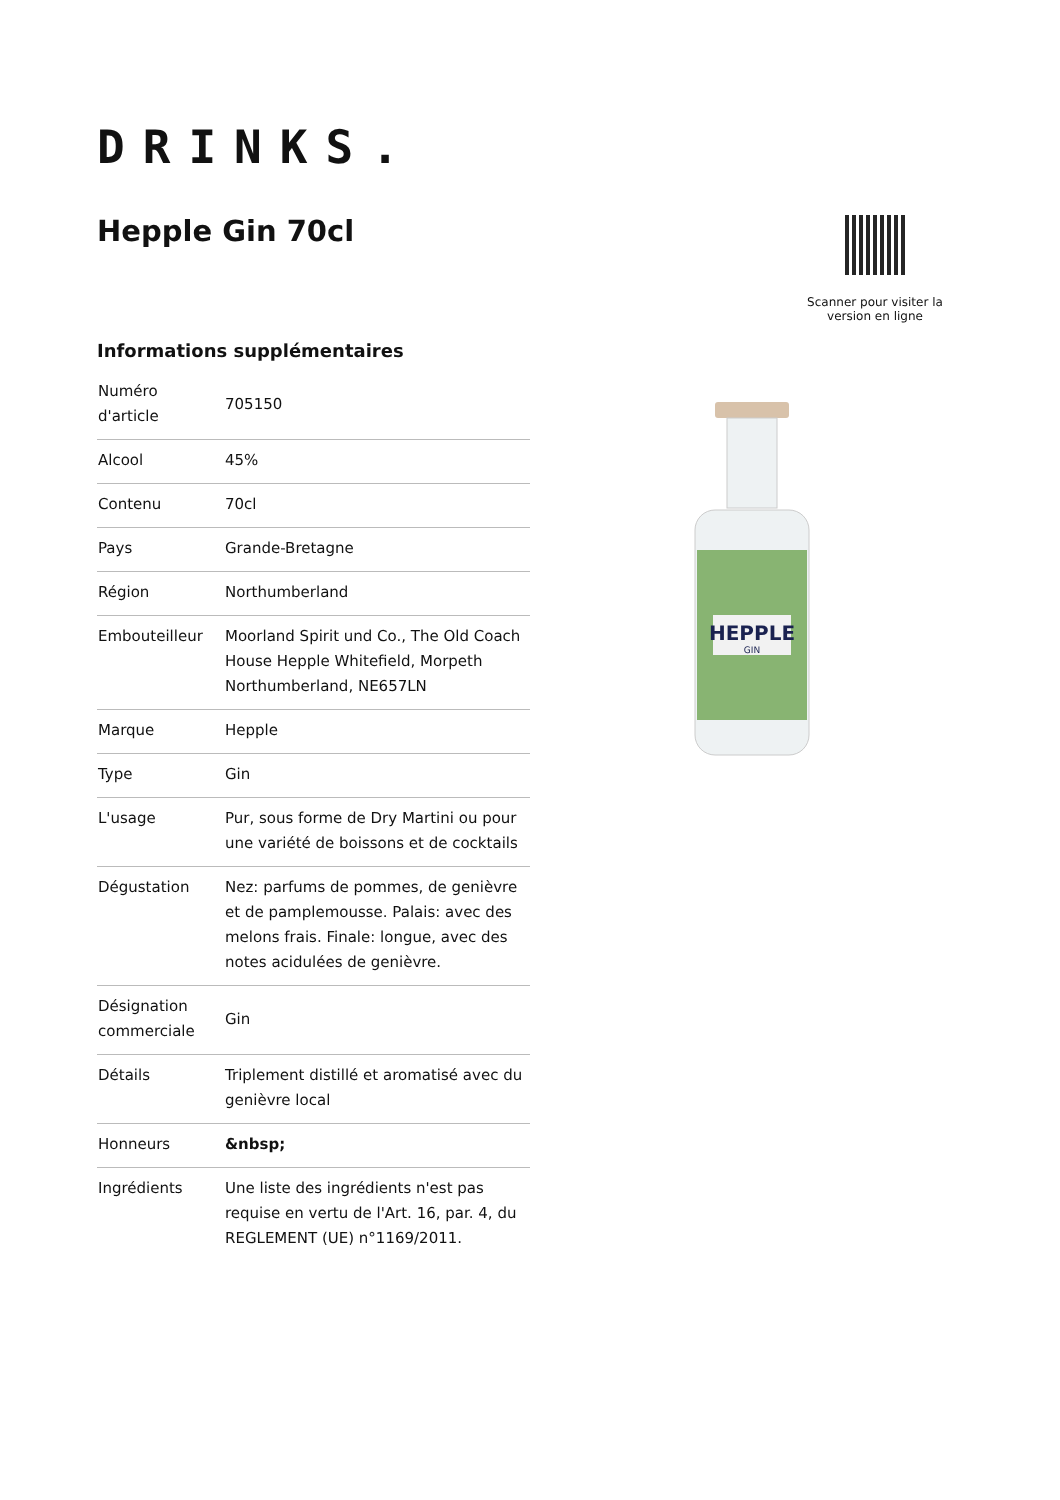DRINKS.
Hepple Gin 70cl
Scanner pour visiter la version en ligne
Informations supplémentaires
| Numéro d'article | 705150 |
| Alcool | 45% |
| Contenu | 70cl |
| Pays | Grande-Bretagne |
| Région | Northumberland |
| Embouteilleur | Moorland Spirit und Co., The Old Coach House Hepple Whitefield, Morpeth Northumberland, NE657LN |
| Marque | Hepple |
| Type | Gin |
| L'usage | Pur, sous forme de Dry Martini ou pour une variété de boissons et de cocktails |
| Dégustation | Nez: parfums de pommes, de genièvre et de pamplemousse. Palais: avec des melons frais. Finale: longue, avec des notes acidulées de genièvre. |
| Désignation commerciale | Gin |
| Détails | Triplement distillé et aromatisé avec du genièvre local |
| Honneurs | &nbsp; |
| Ingrédients | Une liste des ingrédients n'est pas requise en vertu de l'Art. 16, par. 4, du REGLEMENT (UE) n°1169/2011. |
HEPPLE
GIN